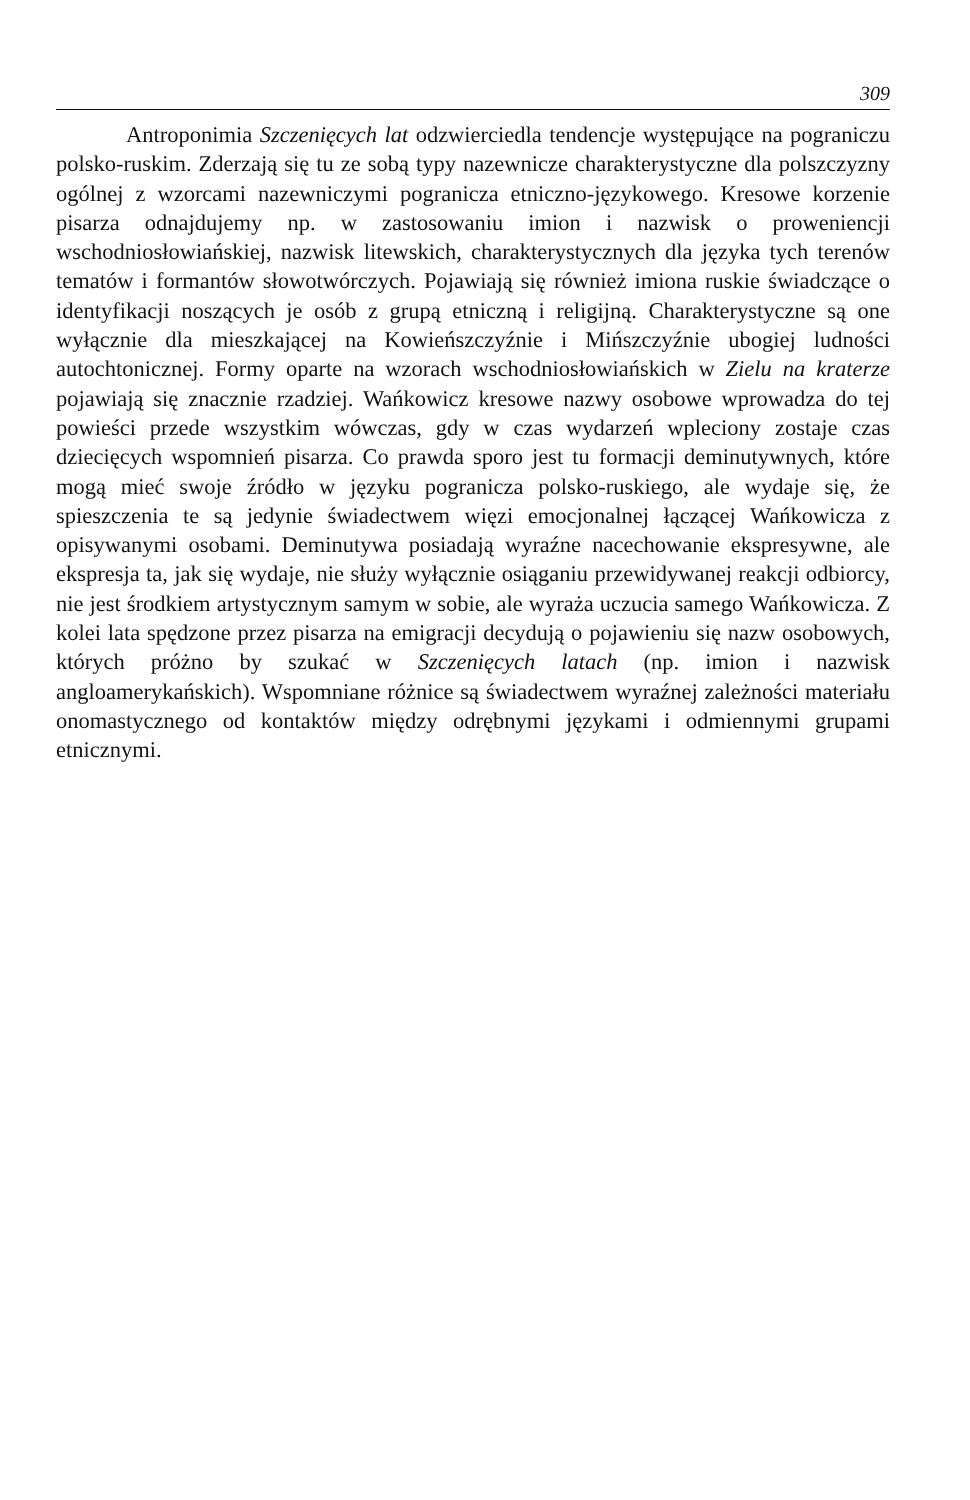309
Antroponimia Szczenięcych lat odzwierciedla tendencje występujące na pograniczu polsko-ruskim. Zderzają się tu ze sobą typy nazewnicze charakterystyczne dla polszczyzny ogólnej z wzorcami nazewniczymi pogranicza etniczno-językowego. Kresowe korzenie pisarza odnajdujemy np. w zastosowaniu imion i nazwisk o proweniencji wschodniosłowiańskiej, nazwisk litewskich, charakterystycznych dla języka tych terenów tematów i formantów słowotwórczych. Pojawiają się również imiona ruskie świadczące o identyfikacji noszących je osób z grupą etniczną i religijną. Charakterystyczne są one wyłącznie dla mieszkającej na Kowieńszczyźnie i Mińszczyźnie ubogiej ludności autochtonicznej. Formy oparte na wzorach wschodniosłowiańskich w Zielu na kraterze pojawiają się znacznie rzadziej. Wańkowicz kresowe nazwy osobowe wprowadza do tej powieści przede wszystkim wówczas, gdy w czas wydarzeń wpleciony zostaje czas dziecięcych wspomnień pisarza. Co prawda sporo jest tu formacji deminutywnych, które mogą mieć swoje źródło w języku pogranicza polsko-ruskiego, ale wydaje się, że spieszczenia te są jedynie świadectwem więzi emocjonalnej łączącej Wańkowicza z opisywanymi osobami. Deminutywa posiadają wyraźne nacechowanie ekspresywne, ale ekspresja ta, jak się wydaje, nie służy wyłącznie osiąganiu przewidywanej reakcji odbiorcy, nie jest środkiem artystycznym samym w sobie, ale wyraża uczucia samego Wańkowicza. Z kolei lata spędzone przez pisarza na emigracji decydują o pojawieniu się nazw osobowych, których próżno by szukać w Szczenięcych latach (np. imion i nazwisk angloamerykańskich). Wspomniane różnice są świadectwem wyraźnej zależności materiału onomastycznego od kontaktów między odrębnymi językami i odmiennymi grupami etnicznymi.